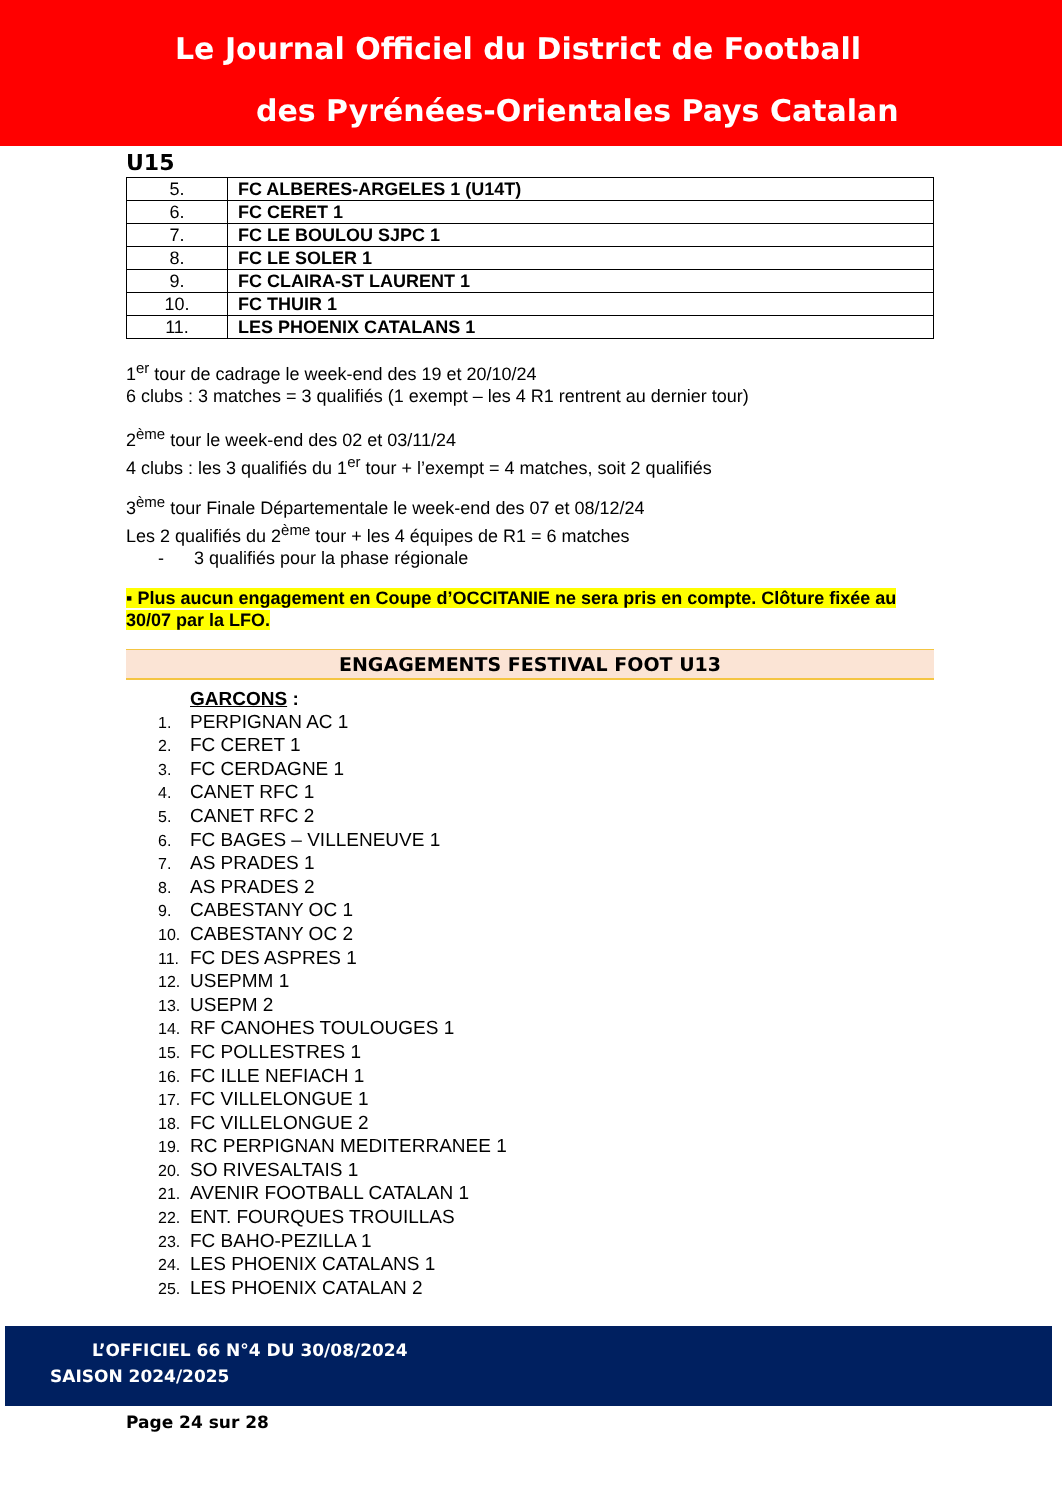Le Journal Officiel du District de Football
des Pyrénées-Orientales Pays Catalan
U15
| 5. | FC ALBERES-ARGELES 1 (U14T) |
| 6. | FC CERET 1 |
| 7. | FC LE BOULOU SJPC 1 |
| 8. | FC LE SOLER 1 |
| 9. | FC CLAIRA-ST LAURENT 1 |
| 10. | FC THUIR 1 |
| 11. | LES PHOENIX CATALANS 1 |
1<sup>er</sup> tour de cadrage le week-end des 19 et 20/10/24
6 clubs : 3 matches = 3 qualifiés (1 exempt – les 4 R1 rentrent au dernier tour)
2<sup>ème</sup> tour le week-end des 02 et 03/11/24
4 clubs : les 3 qualifiés du 1<sup>er</sup> tour + l’exempt = 4 matches, soit 2 qualifiés
3<sup>ème</sup> tour Finale Départementale le week-end des 07 et 08/12/24
Les 2 qualifiés du 2<sup>ème</sup> tour + les 4 équipes de R1 = 6 matches
- 3 qualifiés pour la phase régionale
▪ Plus aucun engagement en Coupe d’OCCITANIE ne sera pris en compte. Clôture fixée au 30/07 par la LFO.
ENGAGEMENTS FESTIVAL FOOT U13
GARCONS :
1. PERPIGNAN AC 1
2. FC CERET 1
3. FC CERDAGNE 1
4. CANET RFC 1
5. CANET RFC 2
6. FC BAGES – VILLENEUVE 1
7. AS PRADES 1
8. AS PRADES 2
9. CABESTANY OC 1
10. CABESTANY OC 2
11. FC DES ASPRES 1
12. USEPMM 1
13. USEPM 2
14. RF CANOHES TOULOUGES 1
15. FC POLLESTRES 1
16. FC ILLE NEFIACH 1
17. FC VILLELONGUE 1
18. FC VILLELONGUE 2
19. RC PERPIGNAN MEDITERRANEE 1
20. SO RIVESALTAIS 1
21. AVENIR FOOTBALL CATALAN 1
22. ENT. FOURQUES TROUILLAS
23. FC BAHO-PEZILLA 1
24. LES PHOENIX CATALANS 1
25. LES PHOENIX CATALAN 2
L’OFFICIEL 66 N°4 DU 30/08/2024
SAISON 2024/2025
Page 24 sur 28